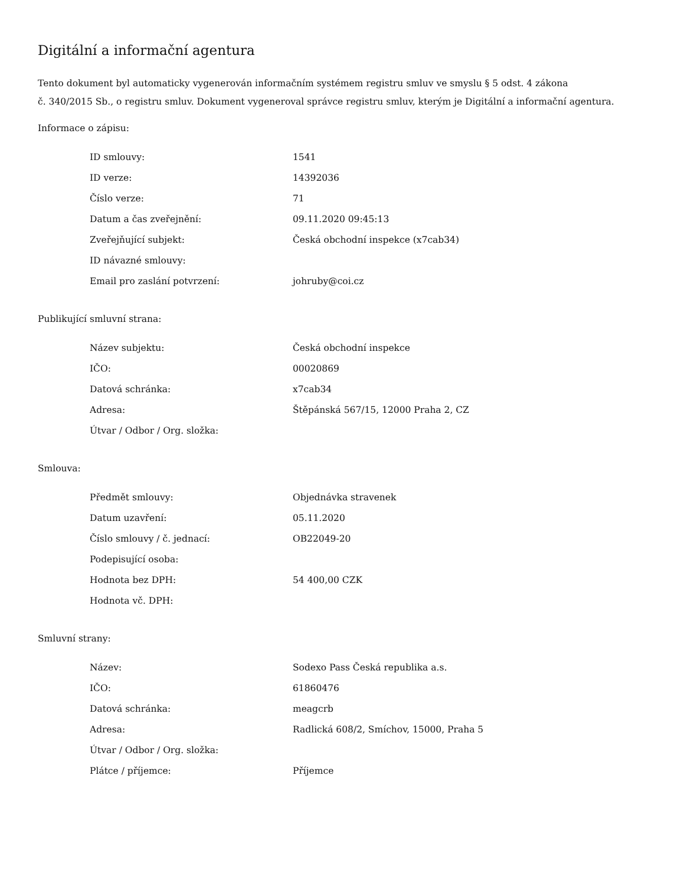Digitální a informační agentura
Tento dokument byl automaticky vygenerován informačním systémem registru smluv ve smyslu § 5 odst. 4 zákona
č. 340/2015 Sb., o registru smluv. Dokument vygeneroval správce registru smluv, kterým je Digitální a informační agentura.
Informace o zápisu:
| ID smlouvy: | 1541 |
| ID verze: | 14392036 |
| Číslo verze: | 71 |
| Datum a čas zveřejnění: | 09.11.2020 09:45:13 |
| Zveřejňující subjekt: | Česká obchodní inspekce (x7cab34) |
| ID návazné smlouvy: | |
| Email pro zaslání potvrzení: | johruby@coi.cz |
Publikující smluvní strana:
| Název subjektu: | Česká obchodní inspekce |
| IČO: | 00020869 |
| Datová schránka: | x7cab34 |
| Adresa: | Štěpánská 567/15, 12000 Praha 2, CZ |
| Útvar / Odbor / Org. složka: | |
Smlouva:
| Předmět smlouvy: | Objednávka stravenek |
| Datum uzavření: | 05.11.2020 |
| Číslo smlouvy / č. jednací: | OB22049-20 |
| Podepisující osoba: | |
| Hodnota bez DPH: | 54 400,00 CZK |
| Hodnota vč. DPH: | |
Smluvní strany:
| Název: | Sodexo Pass Česká republika a.s. |
| IČO: | 61860476 |
| Datová schránka: | meagcrb |
| Adresa: | Radlická 608/2, Smíchov, 15000, Praha 5 |
| Útvar / Odbor / Org. složka: | |
| Plátce / příjemce: | Příjemce |